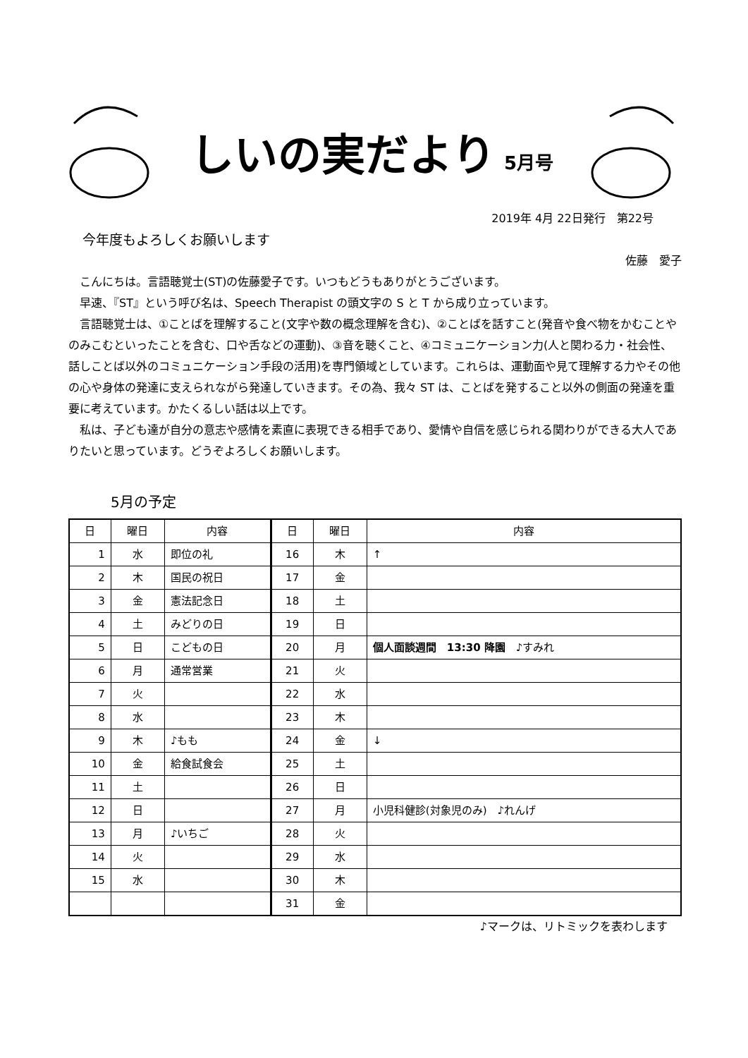しいの実だより 5月号
2019年 4月 22日発行　第22号
今年度もよろしくお願いします
佐藤　愛子
　こんにちは。言語聴覚士(ST)の佐藤愛子です。いつもどうもありがとうございます。
　早速、『ST』という呼び名は、Speech Therapist の頭文字の S と T から成り立っています。
　言語聴覚士は、①ことばを理解すること(文字や数の概念理解を含む)、②ことばを話すこと(発音や食べ物をかむことやのみこむといったことを含む、口や舌などの運動)、③音を聴くこと、④コミュニケーション力(人と関わる力・社会性、話しことば以外のコミュニケーション手段の活用)を専門領域としています。これらは、運動面や見て理解する力やその他の心や身体の発達に支えられながら発達していきます。その為、我々 ST は、ことばを発すること以外の側面の発達を重要に考えています。かたくるしい話は以上です。
　私は、子ども達が自分の意志や感情を素直に表現できる相手であり、愛情や自信を感じられる関わりができる大人でありたいと思っています。どうぞよろしくお願いします。
5月の予定
| 日 | 曜日 | 内容 | 日 | 曜日 | 内容 |
| --- | --- | --- | --- | --- | --- |
| 1 | 水 | 即位の礼 | 16 | 木 | ↑ |
| 2 | 木 | 国民の祝日 | 17 | 金 | |
| 3 | 金 | 憲法記念日 | 18 | 土 | |
| 4 | 土 | みどりの日 | 19 | 日 | |
| 5 | 日 | こどもの日 | 20 | 月 | 個人面談週間 13:30 降園 ♪すみれ |
| 6 | 月 | 通常営業 | 21 | 火 | |
| 7 | 火 | | 22 | 水 | |
| 8 | 水 | | 23 | 木 | |
| 9 | 木 | ♪もも | 24 | 金 | ↓ |
| 10 | 金 | 給食試食会 | 25 | 土 | |
| 11 | 土 | | 26 | 日 | |
| 12 | 日 | | 27 | 月 | 小児科健診(対象児のみ) ♪れんげ |
| 13 | 月 | ♪いちご | 28 | 火 | |
| 14 | 火 | | 29 | 水 | |
| 15 | 水 | | 30 | 木 | |
| | | | 31 | 金 | |
♪マークは、リトミックを表わします